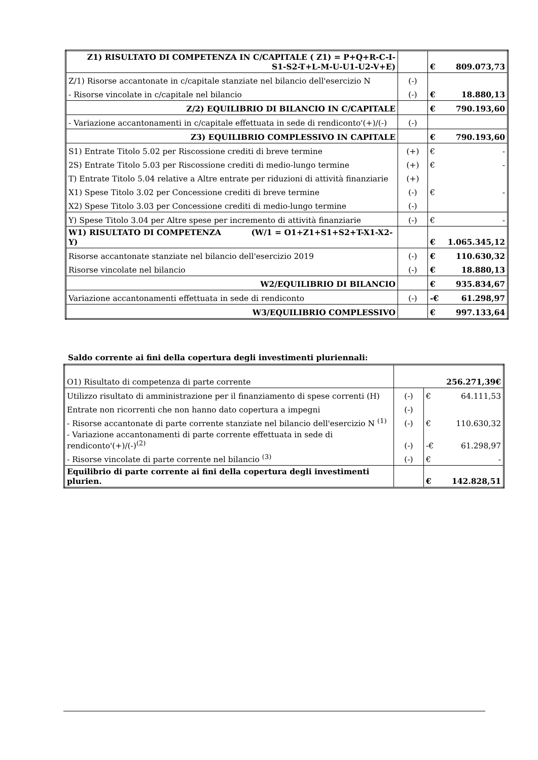| Z1) RISULTATO DI COMPETENZA IN C/CAPITALE ( Z1) = P+Q+R-C-I- S1-S2-T+L-M-U-U1-U2-V+E) | | € | 809.073,73 |
| Z/1) Risorse accantonate in c/capitale stanziate nel bilancio dell'esercizio N | (-) | | |
| - Risorse vincolate in c/capitale nel bilancio | (-) | € | 18.880,13 |
| Z/2) EQUILIBRIO DI BILANCIO IN C/CAPITALE | | € | 790.193,60 |
| - Variazione accantonamenti in c/capitale effettuata in sede di rendiconto'(+)/(-) | (-) | | |
| Z3) EQUILIBRIO COMPLESSIVO IN CAPITALE | | € | 790.193,60 |
| S1) Entrate Titolo 5.02 per Riscossione crediti di breve termine | (+) | € | - |
| 2S) Entrate Titolo 5.03 per Riscossione crediti di medio-lungo termine | (+) | € | - |
| T) Entrate Titolo 5.04 relative a Altre entrate per riduzioni di attività finanziarie | (+) | | |
| X1) Spese Titolo 3.02 per Concessione crediti di breve termine | (-) | € | - |
| X2) Spese Titolo 3.03 per Concessione crediti di medio-lungo termine | (-) | | |
| Y) Spese Titolo 3.04 per Altre spese per incremento di attività finanziarie | (-) | € | - |
| W1) RISULTATO DI COMPETENZA (W/1 = O1+Z1+S1+S2+T-X1-X2-Y) | | € | 1.065.345,12 |
| Risorse accantonate stanziate nel bilancio dell'esercizio 2019 | (-) | € | 110.630,32 |
| Risorse vincolate nel bilancio | (-) | € | 18.880,13 |
| W2/EQUILIBRIO DI BILANCIO | | € | 935.834,67 |
| Variazione accantonamenti effettuata in sede di rendiconto | (-) | -€ | 61.298,97 |
| W3/EQUILIBRIO COMPLESSIVO | | € | 997.133,64 |
Saldo corrente ai fini della copertura degli investimenti pluriennali:
| O1) Risultato di competenza di parte corrente | 256.271,39€ | | |
| Utilizzo risultato di amministrazione per il finanziamento di spese correnti (H) | (-) | € | 64.111,53 |
| Entrate non ricorrenti che non hanno dato copertura a impegni | (-) | | |
| - Risorse accantonate di parte corrente stanziate nel bilancio dell'esercizio N <sup>(1)</sup> | (-) | € | 110.630,32 |
| - Variazione accantonamenti di parte corrente effettuata in sede di rendiconto'(+)/(-)<sup>(2)</sup> | (-) | -€ | 61.298,97 |
| - Risorse vincolate di parte corrente nel bilancio <sup>(3)</sup> | (-) | € | - |
| Equilibrio di parte corrente ai fini della copertura degli investimenti plurien. | | € | 142.828,51 |